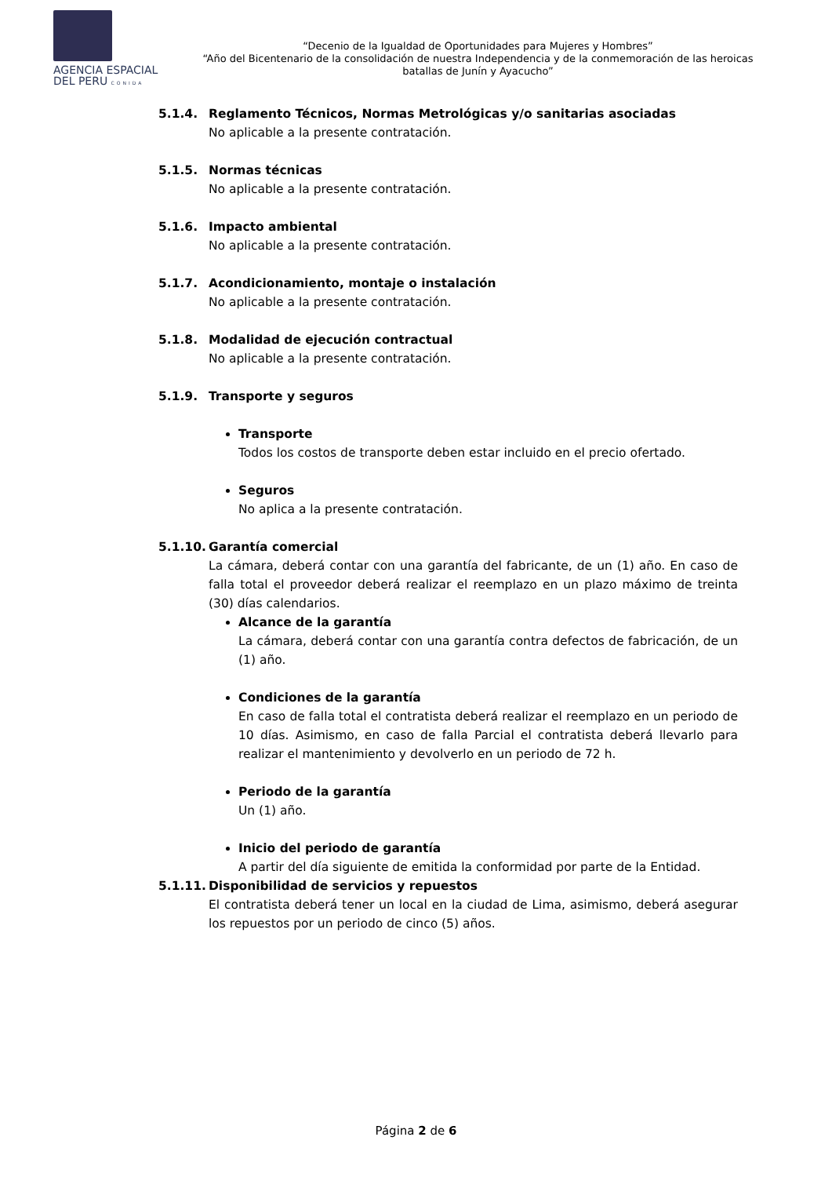AGENCIA ESPACIAL
DEL PERU CONIDA
“Decenio de la Igualdad de Oportunidades para Mujeres y Hombres”
“Año del Bicentenario de la consolidación de nuestra Independencia y de la conmemoración de las heroicas batallas de Junín y Ayacucho”
5.1.4. Reglamento Técnicos, Normas Metrológicas y/o sanitarias asociadas
No aplicable a la presente contratación.
5.1.5. Normas técnicas
No aplicable a la presente contratación.
5.1.6. Impacto ambiental
No aplicable a la presente contratación.
5.1.7. Acondicionamiento, montaje o instalación
No aplicable a la presente contratación.
5.1.8. Modalidad de ejecución contractual
No aplicable a la presente contratación.
5.1.9. Transporte y seguros
Transporte
Todos los costos de transporte deben estar incluido en el precio ofertado.
Seguros
No aplica a la presente contratación.
5.1.10.
Garantía comercial
La cámara, deberá contar con una garantía del fabricante, de un (1) año. En caso de falla total el proveedor deberá realizar el reemplazo en un plazo máximo de treinta (30) días calendarios.
Alcance de la garantía
La cámara, deberá contar con una garantía contra defectos de fabricación, de un (1) año.
Condiciones de la garantía
En caso de falla total el contratista deberá realizar el reemplazo en un periodo de 10 días. Asimismo, en caso de falla Parcial el contratista deberá llevarlo para realizar el mantenimiento y devolverlo en un periodo de 72 h.
Periodo de la garantía
Un (1) año.
Inicio del periodo de garantía
A partir del día siguiente de emitida la conformidad por parte de la Entidad.
5.1.11.
Disponibilidad de servicios y repuestos
El contratista deberá tener un local en la ciudad de Lima, asimismo, deberá asegurar los repuestos por un periodo de cinco (5) años.
Página 2 de 6